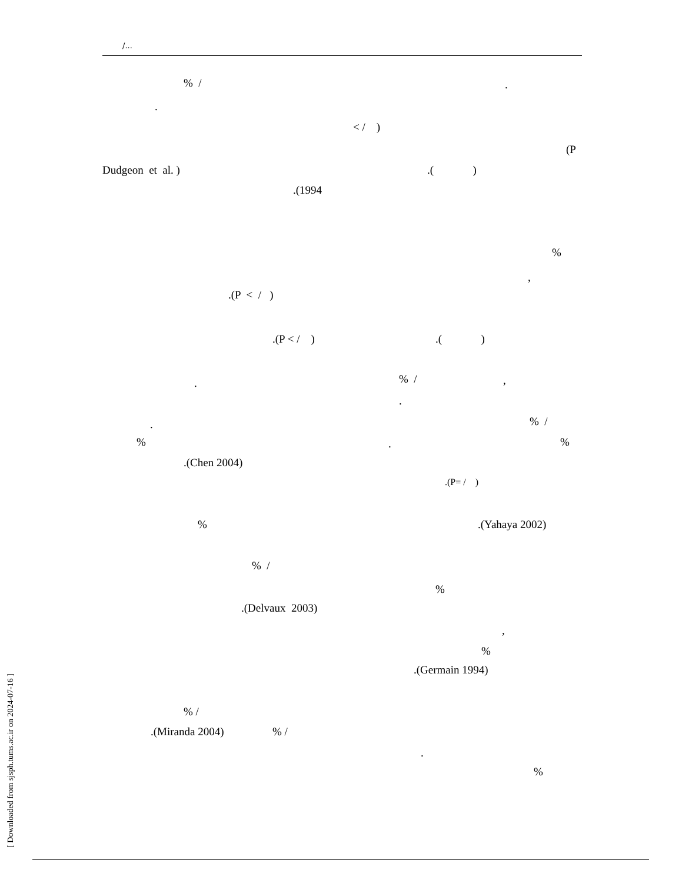/...
% /
.
.
< / )
(P
Dudgeon et al. )
.( )
.(1994
%
,
.(P < / )
.(P < / )
.( )
% /
,
.
.
% /
.
%
.
%
.(Chen 2004)
.(P= / )
%
.(Yahaya 2002)
% /
%
.(Delvaux 2003)
,
%
.(Germain 1994)
% /
.(Miranda 2004)
% /
.
%
[ Downloaded from sjsph.tums.ac.ir on 2024-07-16 ]